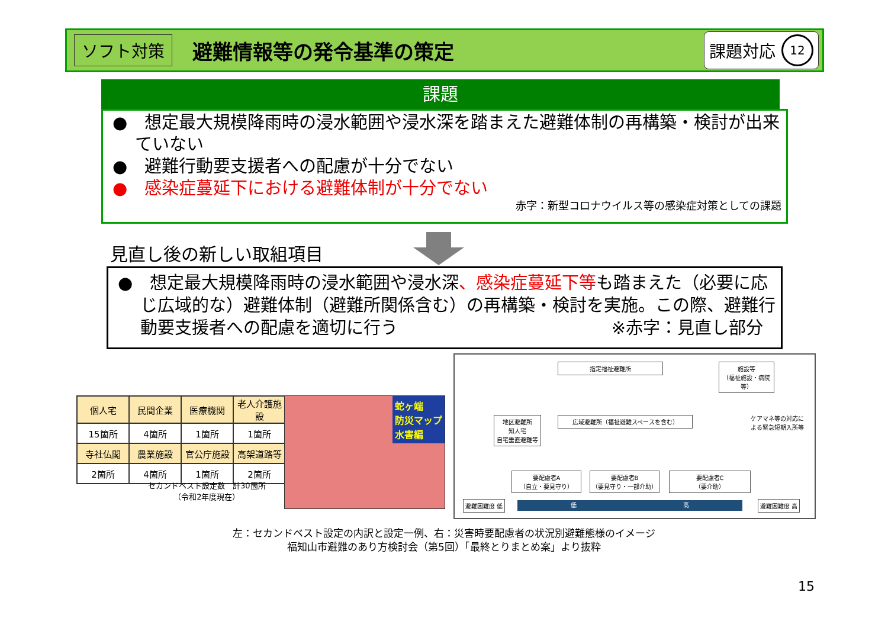ソフト対策
避難情報等の発令基準の策定
課題対応 12
課題
●　想定最大規模降雨時の浸水範囲や浸水深を踏まえた避難体制の再構築・検討が出来ていない
●　避難行動要支援者への配慮が十分でない
●　感染症蔓延下における避難体制が十分でない
赤字：新型コロナウイルス等の感染症対策としての課題
見直し後の新しい取組項目
●　想定最大規模降雨時の浸水範囲や浸水深、感染症蔓延下等も踏まえた（必要に応じ広域的な）避難体制（避難所関係含む）の再構築・検討を実施。この際、避難行動要支援者への配慮を適切に行う ※赤字：見直し部分
| 個人宅 | 民間企業 | 医療機関 | 老人介護施設 |
| --- | --- | --- | --- |
| 15箇所 | 4箇所 | 1箇所 | 1箇所 |
| 寺社仏閣 | 農業施設 | 官公庁施設 | 高架道路等 |
| 2箇所 | 4箇所 | 1箇所 | 2箇所 |
セカンドベスト設定数　計30箇所
（令和2年度現在）
蛇ヶ端
防災マップ
水害編
指定福祉避難所
施設等
（福祉施設・病院等）
地区避難所
知人宅
自宅垂直避難等
広域避難所（福祉避難スペースを含む）
要配慮者A
（自立・要見守り）
要配慮者B
（要見守り・一部介助）
要配慮者C
（要介助）
ケアマネ等の対応による緊急短期入所等
避難困難度 低 低 高 避難困難度 高
左：セカンドベスト設定の内訳と設定一例、右：災害時要配慮者の状況別避難態様のイメージ
福知山市避難のあり方検討会（第5回）「最終とりまとめ案」より抜粋
15